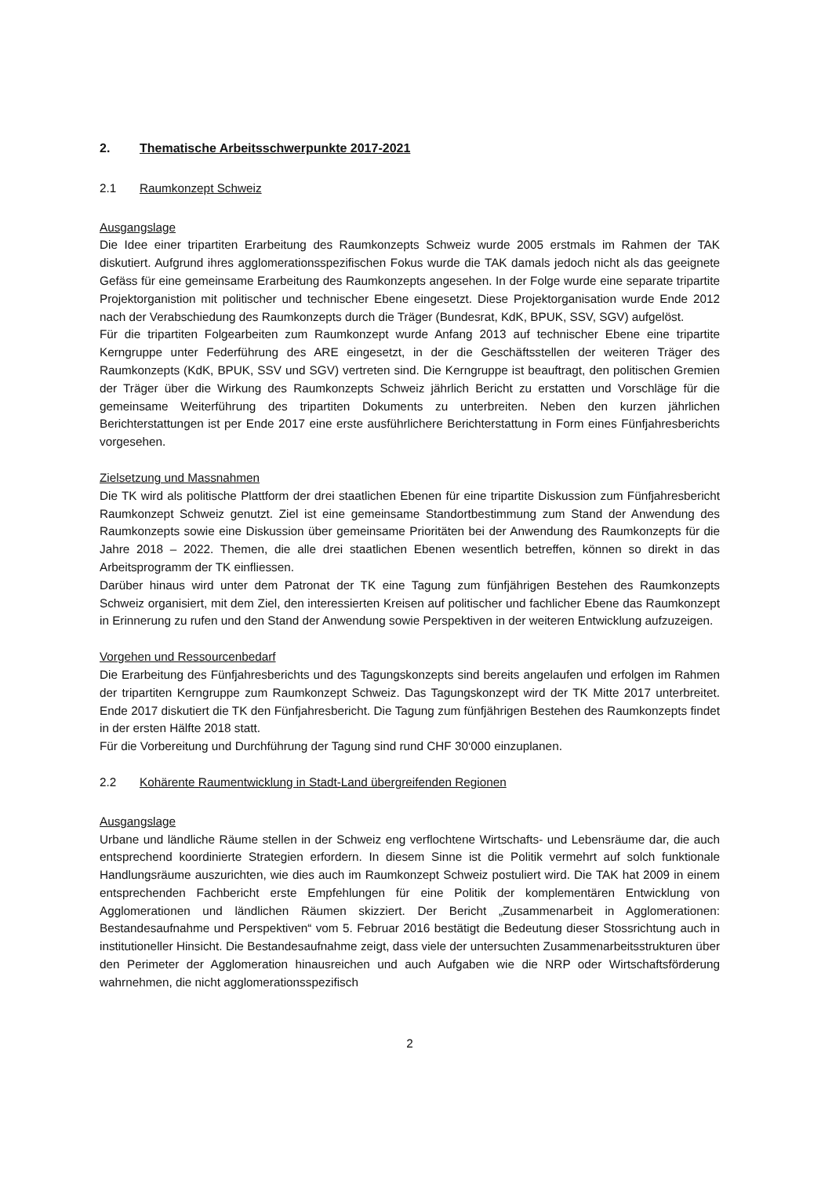2. Thematische Arbeitsschwerpunkte 2017-2021
2.1 Raumkonzept Schweiz
Ausgangslage
Die Idee einer tripartiten Erarbeitung des Raumkonzepts Schweiz wurde 2005 erstmals im Rahmen der TAK diskutiert. Aufgrund ihres agglomerationsspezifischen Fokus wurde die TAK damals jedoch nicht als das geeignete Gefäss für eine gemeinsame Erarbeitung des Raumkonzepts angesehen. In der Folge wurde eine separate tripartite Projektorganistion mit politischer und technischer Ebene eingesetzt. Diese Projektorganisation wurde Ende 2012 nach der Verabschiedung des Raumkonzepts durch die Träger (Bundesrat, KdK, BPUK, SSV, SGV) aufgelöst.
Für die tripartiten Folgearbeiten zum Raumkonzept wurde Anfang 2013 auf technischer Ebene eine tripartite Kerngruppe unter Federführung des ARE eingesetzt, in der die Geschäftsstellen der weiteren Träger des Raumkonzepts (KdK, BPUK, SSV und SGV) vertreten sind. Die Kerngruppe ist beauftragt, den politischen Gremien der Träger über die Wirkung des Raumkonzepts Schweiz jährlich Bericht zu erstatten und Vorschläge für die gemeinsame Weiterführung des tripartiten Dokuments zu unterbreiten. Neben den kurzen jährlichen Berichterstattungen ist per Ende 2017 eine erste ausführlichere Berichterstattung in Form eines Fünfjahresberichts vorgesehen.
Zielsetzung und Massnahmen
Die TK wird als politische Plattform der drei staatlichen Ebenen für eine tripartite Diskussion zum Fünfjahresbericht Raumkonzept Schweiz genutzt. Ziel ist eine gemeinsame Standortbestimmung zum Stand der Anwendung des Raumkonzepts sowie eine Diskussion über gemeinsame Prioritäten bei der Anwendung des Raumkonzepts für die Jahre 2018 – 2022. Themen, die alle drei staatlichen Ebenen wesentlich betreffen, können so direkt in das Arbeitsprogramm der TK einfliessen.
Darüber hinaus wird unter dem Patronat der TK eine Tagung zum fünfjährigen Bestehen des Raumkonzepts Schweiz organisiert, mit dem Ziel, den interessierten Kreisen auf politischer und fachlicher Ebene das Raumkonzept in Erinnerung zu rufen und den Stand der Anwendung sowie Perspektiven in der weiteren Entwicklung aufzuzeigen.
Vorgehen und Ressourcenbedarf
Die Erarbeitung des Fünfjahresberichts und des Tagungskonzepts sind bereits angelaufen und erfolgen im Rahmen der tripartiten Kerngruppe zum Raumkonzept Schweiz. Das Tagungskonzept wird der TK Mitte 2017 unterbreitet. Ende 2017 diskutiert die TK den Fünfjahresbericht. Die Tagung zum fünfjährigen Bestehen des Raumkonzepts findet in der ersten Hälfte 2018 statt.
Für die Vorbereitung und Durchführung der Tagung sind rund CHF 30‘000 einzuplanen.
2.2 Kohärente Raumentwicklung in Stadt-Land übergreifenden Regionen
Ausgangslage
Urbane und ländliche Räume stellen in der Schweiz eng verflochtene Wirtschafts- und Lebensräume dar, die auch entsprechend koordinierte Strategien erfordern. In diesem Sinne ist die Politik vermehrt auf solch funktionale Handlungsräume auszurichten, wie dies auch im Raumkonzept Schweiz postuliert wird. Die TAK hat 2009 in einem entsprechenden Fachbericht erste Empfehlungen für eine Politik der komplementären Entwicklung von Agglomerationen und ländlichen Räumen skizziert. Der Bericht „Zusammenarbeit in Agglomerationen: Bestandesaufnahme und Perspektiven“ vom 5. Februar 2016 bestätigt die Bedeutung dieser Stossrichtung auch in institutioneller Hinsicht. Die Bestandesaufnahme zeigt, dass viele der untersuchten Zusammenarbeitsstrukturen über den Perimeter der Agglomeration hinausreichen und auch Aufgaben wie die NRP oder Wirtschaftsförderung wahrnehmen, die nicht agglomerationsspezifisch
2